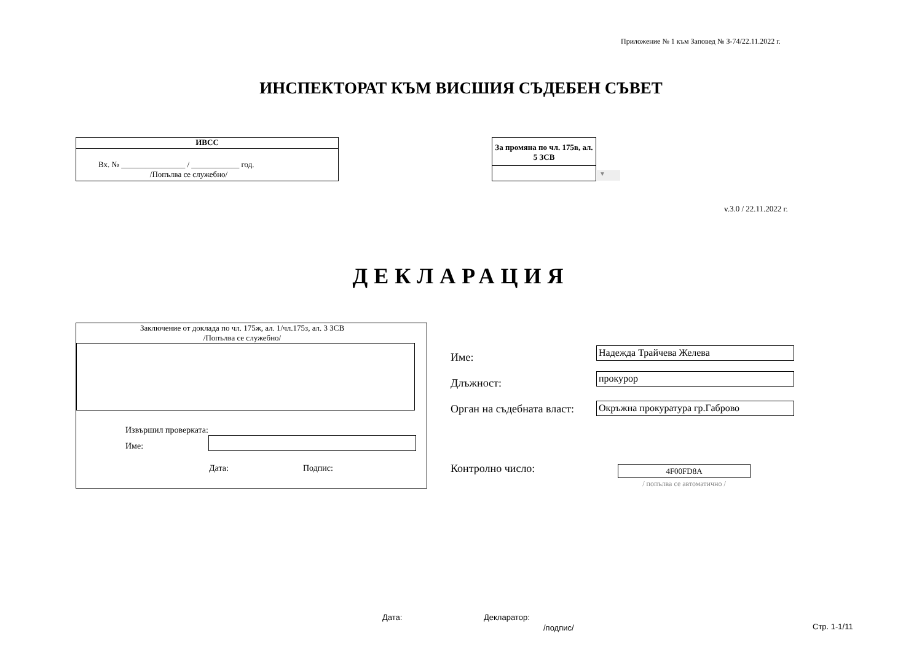Приложение № 1 към Заповед № З-74/22.11.2022 г.
ИНСПЕКТОРАТ КЪМ ВИСШИЯ СЪДЕБЕН СЪВЕТ
ИВСС
Вх. № ________________ / ____________ год.
/Попълва се служебно/
За промяна по чл. 175в, ал. 5 ЗСВ
▼
v.3.0 / 22.11.2022 г.
ДЕКЛАРАЦИЯ
Заключение от доклада по чл. 175ж, ал. 1/чл.175з, ал. 3 ЗСВ
/Попълва се служебно/
Извършил проверката:
Име:
Дата: Подпис:
Име:
Надежда Трайчева Желева
Длъжност:
прокурор
Орган на съдебната власт:
Окръжна прокуратура гр.Габрово
Контролно число: 4F00FD8A
/ попълва се автоматично /
Дата: Декларатор:
/подпис/ Стр. 1-1/11